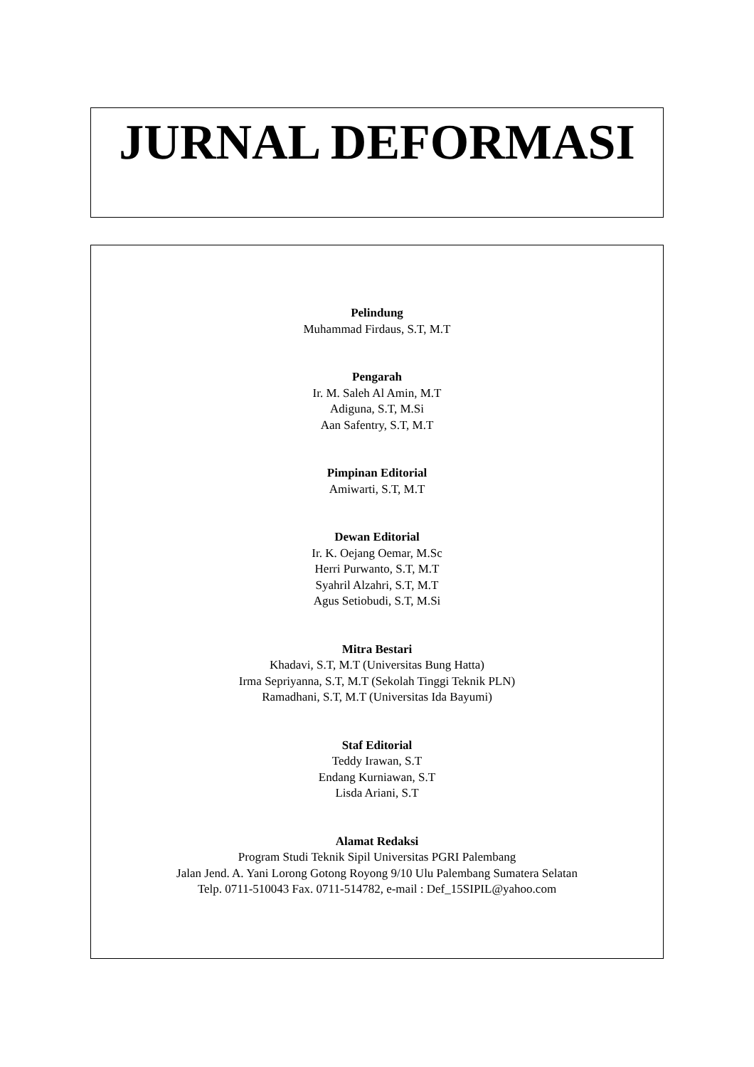JURNAL DEFORMASI
Pelindung
Muhammad Firdaus, S.T, M.T
Pengarah
Ir. M. Saleh Al Amin, M.T
Adiguna, S.T, M.Si
Aan Safentry, S.T, M.T
Pimpinan Editorial
Amiwarti, S.T, M.T
Dewan Editorial
Ir. K. Oejang Oemar, M.Sc
Herri Purwanto, S.T, M.T
Syahril Alzahri, S.T, M.T
Agus Setiobudi, S.T, M.Si
Mitra Bestari
Khadavi, S.T, M.T (Universitas Bung Hatta)
Irma Sepriyanna, S.T, M.T (Sekolah Tinggi Teknik PLN)
Ramadhani, S.T, M.T (Universitas Ida Bayumi)
Staf Editorial
Teddy Irawan, S.T
Endang Kurniawan, S.T
Lisda Ariani, S.T
Alamat Redaksi
Program Studi Teknik Sipil Universitas PGRI Palembang
Jalan Jend. A. Yani Lorong Gotong Royong 9/10 Ulu Palembang Sumatera Selatan
Telp. 0711-510043 Fax. 0711-514782, e-mail : Def_15SIPIL@yahoo.com